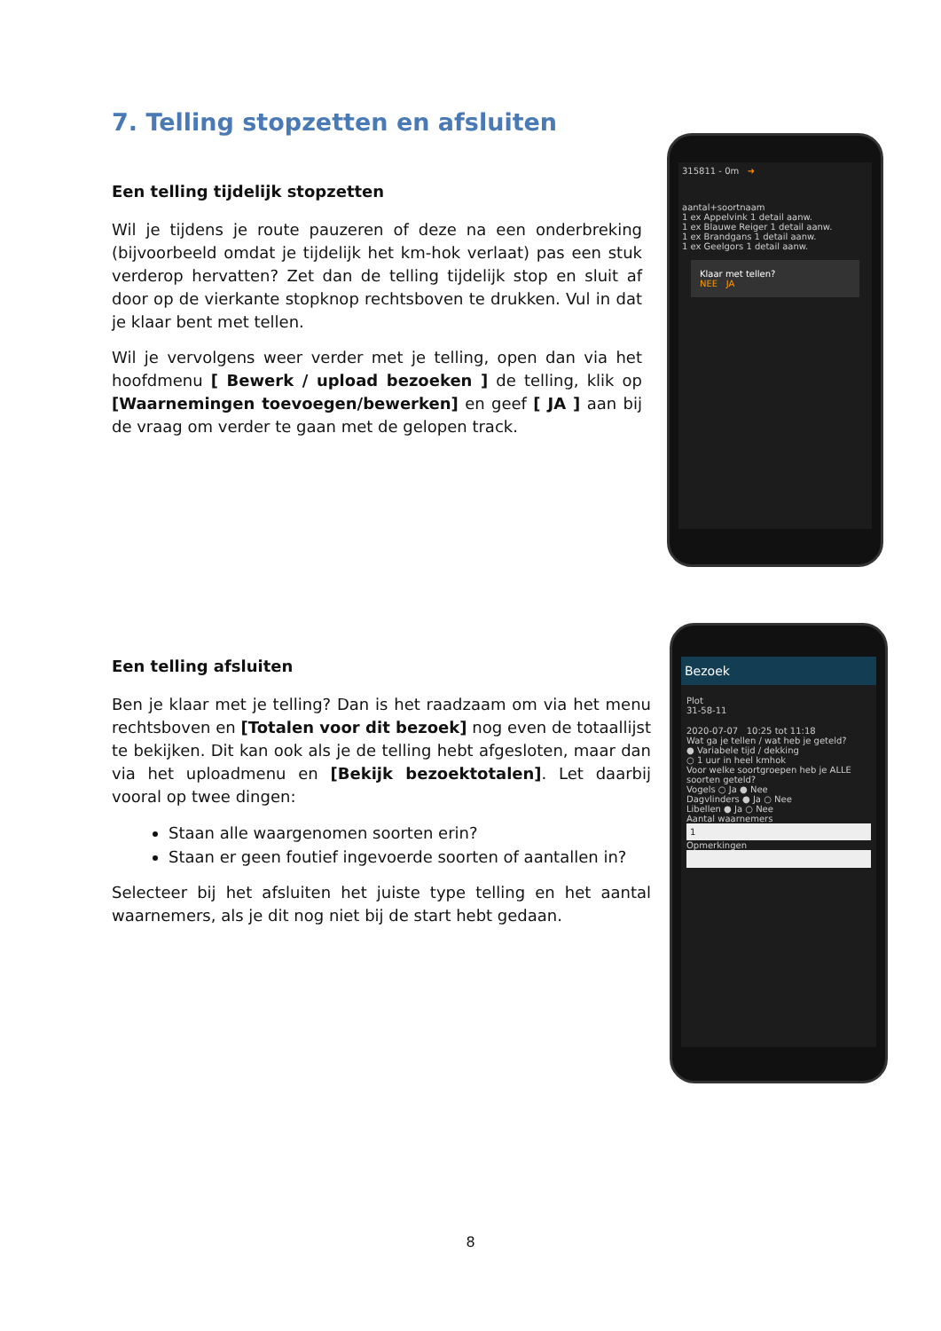7. Telling stopzetten en afsluiten
Een telling tijdelijk stopzetten
Wil je tijdens je route pauzeren of deze na een onderbreking (bijvoorbeeld omdat je tijdelijk het km-hok verlaat) pas een stuk verderop hervatten? Zet dan de telling tijdelijk stop en sluit af door op de vierkante stopknop rechtsboven te drukken. Vul in dat je klaar bent met tellen.
Wil je vervolgens weer verder met je telling, open dan via het hoofdmenu [ Bewerk / upload bezoeken ] de telling, klik op [Waarnemingen toevoegen/bewerken] en geef [ JA ] aan bij de vraag om verder te gaan met de gelopen track.
315811 - 0m ➜
aantal+soortnaam
1 ex Appelvink 1 detail aanw.
1 ex Blauwe Reiger 1 detail aanw.
1 ex Brandgans 1 detail aanw.
1 ex Geelgors 1 detail aanw.
Klaar met tellen?
NEE JA
Een telling afsluiten
Ben je klaar met je telling? Dan is het raadzaam om via het menu rechtsboven en [Totalen voor dit bezoek] nog even de totaallijst te bekijken. Dit kan ook als je de telling hebt afgesloten, maar dan via het uploadmenu en [Bekijk bezoektotalen]. Let daarbij vooral op twee dingen:
Staan alle waargenomen soorten erin?
Staan er geen foutief ingevoerde soorten of aantallen in?
Selecteer bij het afsluiten het juiste type telling en het aantal waarnemers, als je dit nog niet bij de start hebt gedaan.
Bezoek
Plot
31-58-11
2020-07-07 10:25 tot 11:18
Wat ga je tellen / wat heb je geteld?
● Variabele tijd / dekking
○ 1 uur in heel kmhok
Voor welke soortgroepen heb je ALLE soorten geteld?
Vogels ○ Ja ● Nee
Dagvlinders ● Ja ○ Nee
Libellen ● Ja ○ Nee
Aantal waarnemers
1
Opmerkingen
8